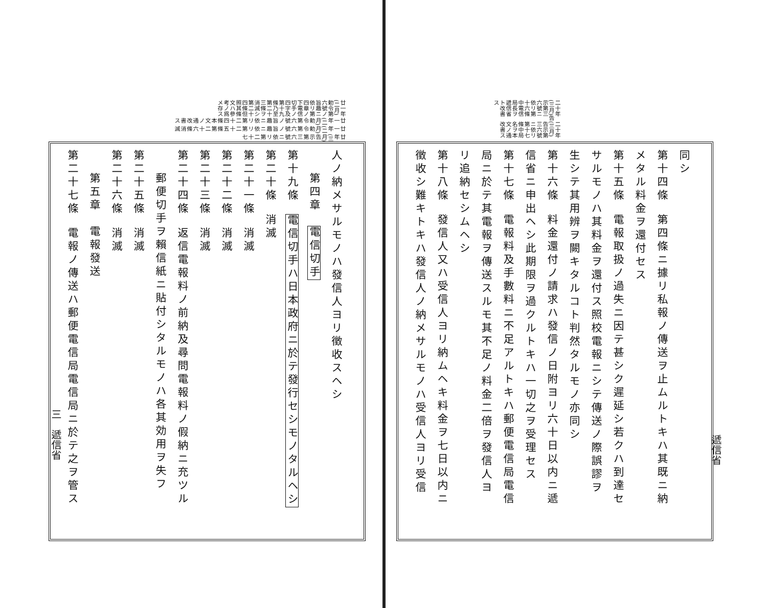二十年(三月)告示第三六號ニ依リ第十六條中電信局長ヲ遞信省ト改書ス
二十年(三月)告示第三六號ニ依リ第十七條中局名ヲ本文ノ通改書ス
同シ
第十四條第四條ニ據リ私報ノ傳送ヲ止ムルトキハ其既ニ納
メタル料金ヲ還付セス
第十五條電報取扱ノ過失ニ因テ甚シク遲延シ若クハ到達セ
サルモノハ其料金ヲ還付ス照校電報ニシテ傳送ノ際誤謬ヲ
生シテ其用辨ヲ闕キタルコト判然タルモノ亦同シ
第十六條料金還付ノ請求ハ發信ノ日附ヨリ六十日以内ニ遞
信省ニ申出ヘシ此期限ヲ過クルトキハ一切之ヲ受理セス
第十七條電報料及手數料ニ不足アルトキハ郵便電信局電信
局ニ於テ其電報ヲ傳送スルモ其不足ノ料金二倍ヲ發信人ヨ
リ追納セシムヘシ
第十八條發信人又ハ受信人ヨリ納ムヘキ料金ヲ七日以内ニ
徵收シ難キトキハ發信人ノ納メサルモノハ受信人ヨリ受信
遞信省
廿一年(二月)勅令第六號ノ旨趣ニ依リ第四章ノ下電信切手ノ四字及第十九條乃至第二十三條ヲ消滅シ第二十四條但照其條文ハ參考ノ爲メ存ス
廿一年(二月)勅令第六號ノ旨趣ニ依リ第二十四條本文ノ通改書ス
廿一年(二月)勅令第六號ノ旨趣ニ依リ第二十五條第二十六條消滅
廿年(三月)告示第三六號ニ依リ第二十七
人ノ納メサルモノハ發信人ヨリ徵收スヘシ
第四章　電信切手
第十九條 電信切手ハ日本政府ニ於テ發行セシモノタルヘシ
第二十條消滅
第二十一條消滅
第二十二條消滅
第二十三條消滅
第二十四條返信電報料ノ前納及尋問電報料ノ假納ニ充ツル
郵便切手ヲ賴信紙ニ貼付シタルモノハ各其効用ヲ失フ
第二十五條消滅
第二十六條消滅
第五章　電報發送
第二十七條電報ノ傳送ハ郵便電信局電信局ニ於テ之ヲ管ス
三　遞信省